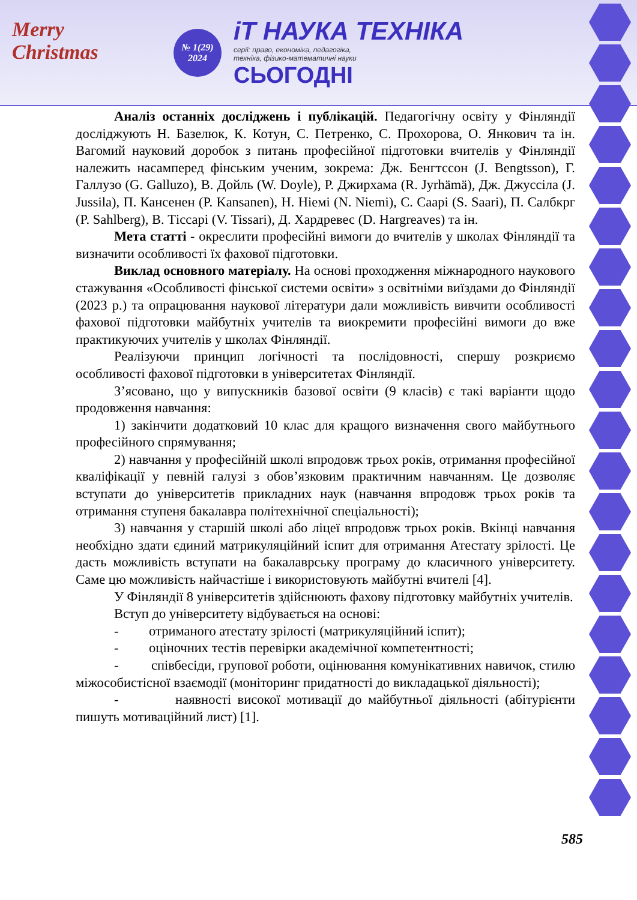Merry
Christmas
№ 1(29)
2024
iТ НАУКА ТЕХНІКА
серії: право, економіка, педагогіка,
техніка, фізико-математичні науки
СЬОГОДНІ
Аналіз останніх досліджень і публікацій. Педагогічну освіту у Фінляндії досліджують Н. Базелюк, К. Котун, С. Петренко, С. Прохорова, О. Янкович та ін. Вагомий науковий доробок з питань професійної підготовки вчителів у Фінляндії належить насамперед фінським ученим, зокрема: Дж. Бенгтссон (J. Bengtsson), Г. Галлузо (G. Galluzo), В. Дойль (W. Doyle), Р. Джирхама (R. Jyrhämä), Дж. Джуссіла (J. Jussila), П. Кансенен (P. Kansanen), Н. Ніемі (N. Niemi), С. Саарі (S. Saari), П. Салбкрг (P. Sahlberg), В. Тіссарі (V. Tissari), Д. Хардревес (D. Hargreaves) та ін.
Мета статті - окреслити професійні вимоги до вчителів у школах Фінляндії та визначити особливості їх фахової підготовки.
Виклад основного матеріалу. На основі проходження міжнародного наукового стажування «Особливості фінської системи освіти» з освітніми виїздами до Фінляндії (2023 р.) та опрацювання наукової літератури дали можливість вивчити особливості фахової підготовки майбутніх учителів та виокремити професійні вимоги до вже практикуючих учителів у школах Фінляндії.
Реалізуючи принцип логічності та послідовності, спершу розкриємо особливості фахової підготовки в університетах Фінляндії.
З’ясовано, що у випускників базової освіти (9 класів) є такі варіанти щодо продовження навчання:
1) закінчити додатковий 10 клас для кращого визначення свого майбутнього професійного спрямування;
2) навчання у професійній школі впродовж трьох років, отримання професійної кваліфікації у певній галузі з обов’язковим практичним навчанням. Це дозволяє вступати до університетів прикладних наук (навчання впродовж трьох років та отримання ступеня бакалавра політехнічної спеціальності);
3) навчання у старшій школі або ліцеї впродовж трьох років. Вкінці навчання необхідно здати єдиний матрикуляційний іспит для отримання Атестату зрілості. Це дасть можливість вступати на бакалаврську програму до класичного університету. Саме цю можливість найчастіше і використовують майбутні вчителі [4].
У Фінляндії 8 університетів здійснюють фахову підготовку майбутніх учителів.
Вступ до університету відбувається на основі:
- отриманого атестату зрілості (матрикуляційний іспит);
- оціночних тестів перевірки академічної компетентності;
- співбесіди, групової роботи, оцінювання комунікативних навичок, стилю міжособистісної взаємодії (моніторинг придатності до викладацької діяльності);
- наявності високої мотивації до майбутньої діяльності (абітурієнти пишуть мотиваційний лист) [1].
585